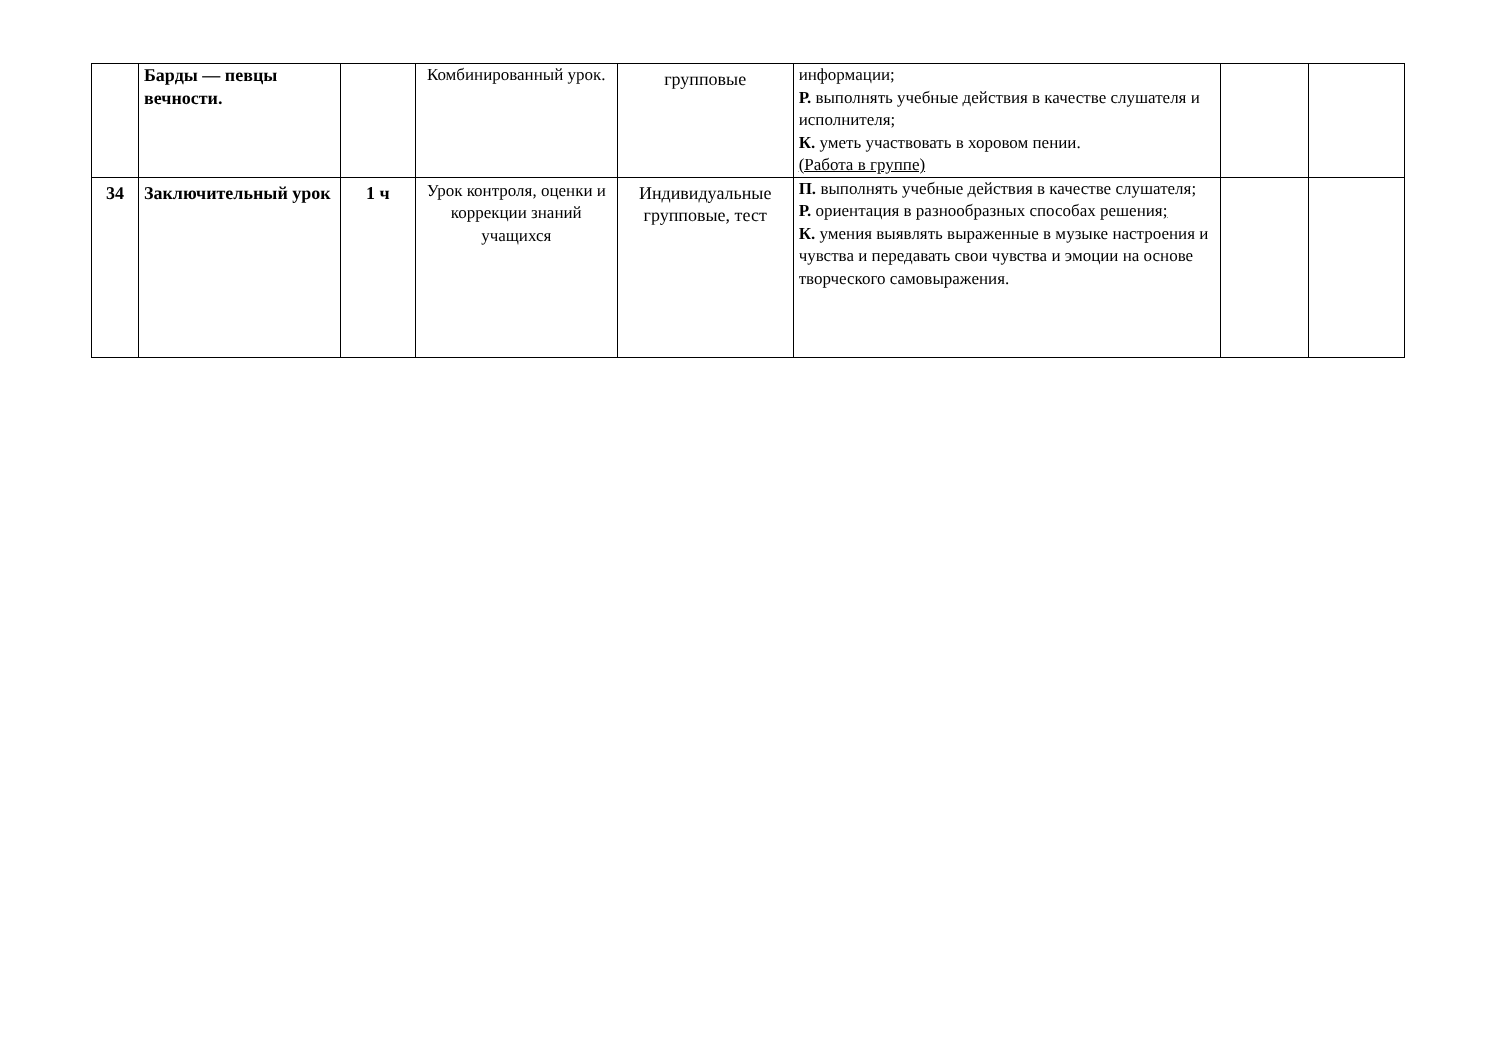| | Барды — певцы вечности. | | Комбинированный урок. | групповые | информации; Р. выполнять учебные действия в качестве слушателя и исполнителя; К. уметь участвовать в хоровом пении. (Работа в группе) | | |
| 34 | Заключительный урок | 1 ч | Урок контроля, оценки и коррекции знаний учащихся | Индивидуальные групповые, тест | П. выполнять учебные действия в качестве слушателя; Р. ориентация в разнообразных способах решения ; К. умения выявлять выраженные в музыке настроения и чувства и передавать свои чувства и эмоции на основе творческого самовыражения. | | |